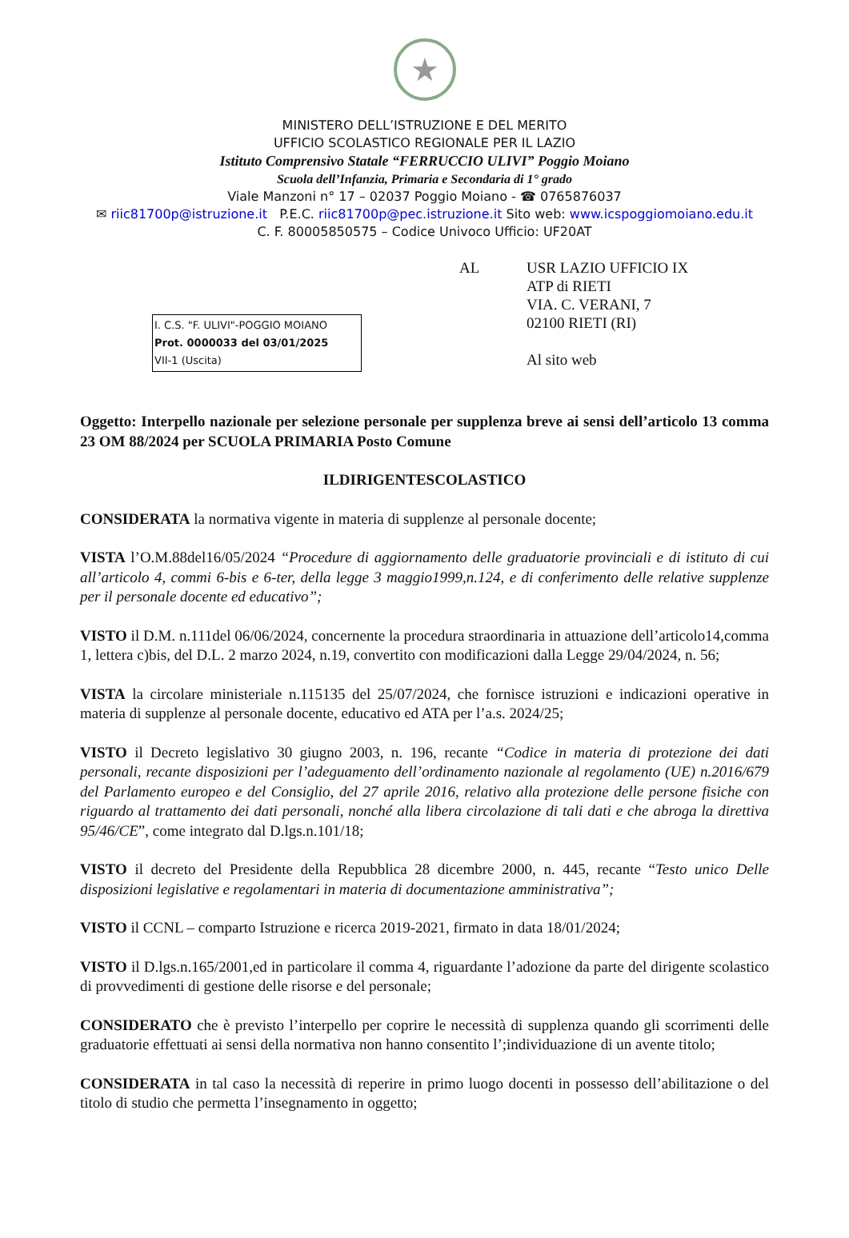★
MINISTERO DELL’ISTRUZIONE E DEL MERITO
UFFICIO SCOLASTICO REGIONALE PER IL LAZIO
Istituto Comprensivo Statale “FERRUCCIO ULIVI” Poggio Moiano
Scuola dell’Infanzia, Primaria e Secondaria di 1° grado
Viale Manzoni n° 17 – 02037 Poggio Moiano - ☎ 0765876037
✉ riic81700p@istruzione.it P.E.C. riic81700p@pec.istruzione.it Sito web: www.icspoggiomoiano.edu.it
C. F. 80005850575 – Codice Univoco Ufficio: UF20AT
I. C.S. "F. ULIVI"-POGGIO MOIANO
Prot. 0000033 del 03/01/2025
VII-1 (Uscita)
AL USR LAZIO UFFICIO IX
ATP di RIETI
VIA. C. VERANI, 7
02100 RIETI (RI)
Al sito web
Oggetto: Interpello nazionale per selezione personale per supplenza breve ai sensi dell’articolo 13 comma 23 OM 88/2024 per SCUOLA PRIMARIA Posto Comune
ILDIRIGENTESCOLASTICO
CONSIDERATA la normativa vigente in materia di supplenze al personale docente;
VISTA l’O.M.88del16/05/2024 “Procedure di aggiornamento delle graduatorie provinciali e di istituto di cui all’articolo 4, commi 6-bis e 6-ter, della legge 3 maggio1999,n.124, e di conferimento delle relative supplenze per il personale docente ed educativo”;
VISTO il D.M. n.111del 06/06/2024, concernente la procedura straordinaria in attuazione dell’articolo14,comma 1, lettera c)bis, del D.L. 2 marzo 2024, n.19, convertito con modificazioni dalla Legge 29/04/2024, n. 56;
VISTA la circolare ministeriale n.115135 del 25/07/2024, che fornisce istruzioni e indicazioni operative in materia di supplenze al personale docente, educativo ed ATA per l’a.s. 2024/25;
VISTO il Decreto legislativo 30 giugno 2003, n. 196, recante “Codice in materia di protezione dei dati personali, recante disposizioni per l’adeguamento dell’ordinamento nazionale al regolamento (UE) n.2016/679 del Parlamento europeo e del Consiglio, del 27 aprile 2016, relativo alla protezione delle persone fisiche con riguardo al trattamento dei dati personali, nonché alla libera circolazione di tali dati e che abroga la direttiva 95/46/CE”, come integrato dal D.lgs.n.101/18;
VISTO il decreto del Presidente della Repubblica 28 dicembre 2000, n. 445, recante “Testo unico Delle disposizioni legislative e regolamentari in materia di documentazione amministrativa”;
VISTO il CCNL – comparto Istruzione e ricerca 2019-2021, firmato in data 18/01/2024;
VISTO il D.lgs.n.165/2001,ed in particolare il comma 4, riguardante l’adozione da parte del dirigente scolastico di provvedimenti di gestione delle risorse e del personale;
CONSIDERATO che è previsto l’interpello per coprire le necessità di supplenza quando gli scorrimenti delle graduatorie effettuati ai sensi della normativa non hanno consentito l’;individuazione di un avente titolo;
CONSIDERATA in tal caso la necessità di reperire in primo luogo docenti in possesso dell’abilitazione o del titolo di studio che permetta l’insegnamento in oggetto;